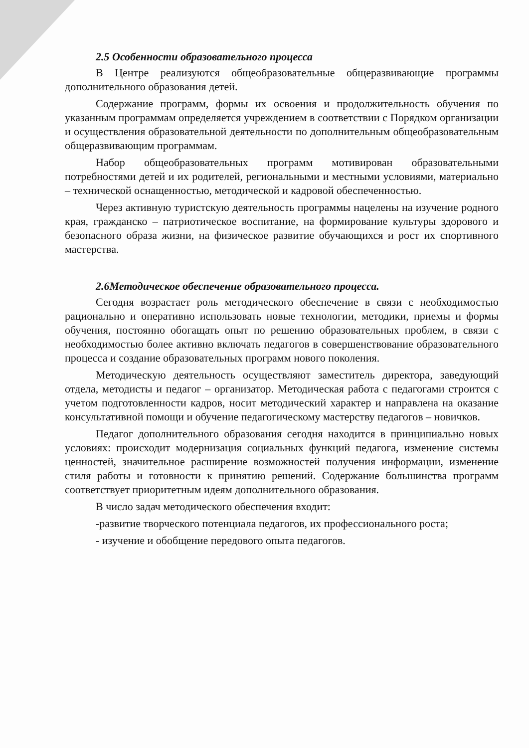2.5 Особенности образовательного процесса
В Центре реализуются общеобразовательные общеразвивающие программы дополнительного образования детей.
Содержание программ, формы их освоения и продолжительность обучения по указанным программам определяется учреждением в соответствии с Порядком организации и осуществления образовательной деятельности по дополнительным общеобразовательным общеразвивающим программам.
Набор общеобразовательных программ мотивирован образовательными потребностями детей и их родителей, региональными и местными условиями, материально – технической оснащенностью, методической и кадровой обеспеченностью.
Через активную туристскую деятельность программы нацелены на изучение родного края, гражданско – патриотическое воспитание, на формирование культуры здорового и безопасного образа жизни, на физическое развитие обучающихся и рост их спортивного мастерства.
2.6Методическое обеспечение образовательного процесса.
Сегодня возрастает роль методического обеспечение в связи с необходимостью рационально и оперативно использовать новые технологии, методики, приемы и формы обучения, постоянно обогащать опыт по решению образовательных проблем, в связи с необходимостью более активно включать педагогов в совершенствование образовательного процесса и создание образовательных программ нового поколения.
Методическую деятельность осуществляют заместитель директора, заведующий отдела, методисты и педагог – организатор. Методическая работа с педагогами строится с учетом подготовленности кадров, носит методический характер и направлена на оказание консультативной помощи и обучение педагогическому мастерству педагогов – новичков.
Педагог дополнительного образования сегодня находится в принципиально новых условиях: происходит модернизация социальных функций педагога, изменение системы ценностей, значительное расширение возможностей получения информации, изменение стиля работы и готовности к принятию решений. Содержание большинства программ соответствует приоритетным идеям дополнительного образования.
В число задач методического обеспечения входит:
-развитие творческого потенциала педагогов, их профессионального роста;
- изучение и обобщение передового опыта педагогов.